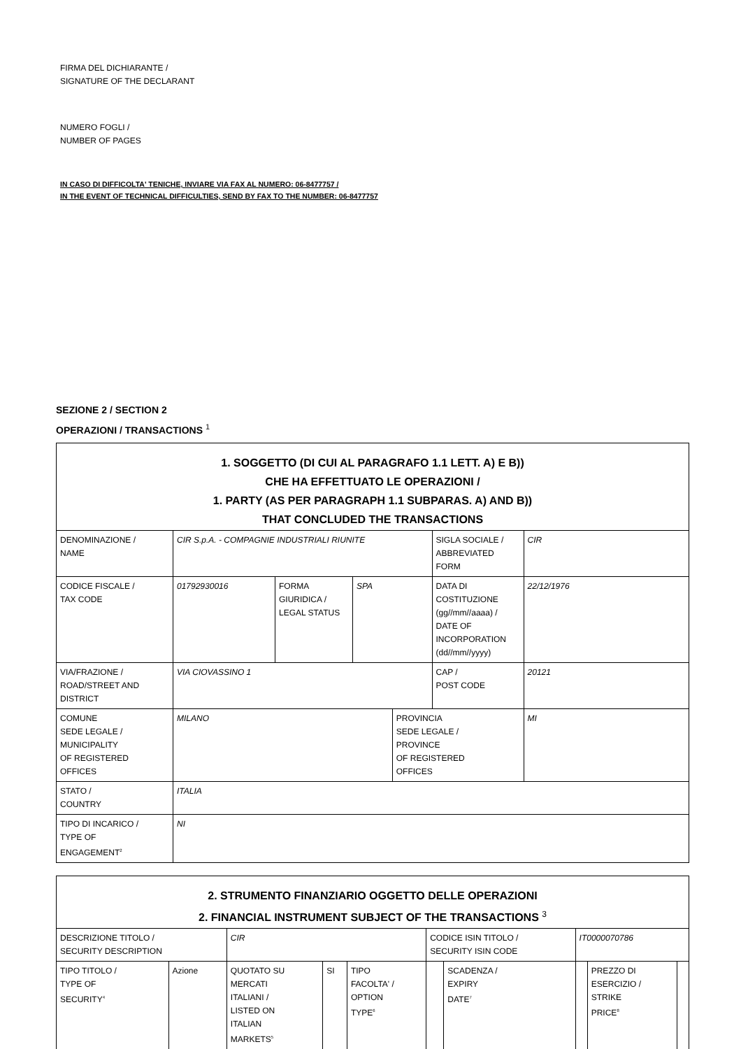FIRMA DEL DICHIARANTE /
SIGNATURE OF THE DECLARANT
NUMERO FOGLI /
NUMBER OF PAGES
IN CASO DI DIFFICOLTA' TENICHE, INVIARE VIA FAX AL NUMERO: 06-8477757 /
IN THE EVENT OF TECHNICAL DIFFICULTIES, SEND BY FAX TO THE NUMBER: 06-8477757
SEZIONE 2 / SECTION 2
OPERAZIONI / TRANSACTIONS <sup>1</sup>
| 1. SOGGETTO (DI CUI AL PARAGRAFO 1.1 LETT. A) E B)) CHE HA EFFETTUATO LE OPERAZIONI / 1. PARTY (AS PER PARAGRAPH 1.1 SUBPARAS. A) AND B)) THAT CONCLUDED THE TRANSACTIONS | | | | | | |
| DENOMINAZIONE / NAME | CIR S.p.A. - COMPAGNIE INDUSTRIALI RIUNITE | | | | SIGLA SOCIALE / ABBREVIATED FORM | CIR |
| CODICE FISCALE / TAX CODE | 01792930016 | FORMA GIURIDICA / LEGAL STATUS | SPA | | DATA DI COSTITUZIONE (gg//mm//aaaa) / DATE OF INCORPORATION (dd//mm//yyyy) | 22/12/1976 |
| VIA/FRAZIONE / ROAD/STREET AND DISTRICT | VIA CIOVASSINO 1 | | | | CAP / POST CODE | 20121 |
| COMUNE SEDE LEGALE / MUNICIPALITY OF REGISTERED OFFICES | MILANO | | | PROVINCIA SEDE LEGALE / PROVINCE OF REGISTERED OFFICES | | MI |
| STATO / COUNTRY | ITALIA | | | | | |
| TIPO DI INCARICO / TYPE OF ENGAGEMENT<sup>2</sup> | NI | | | | | |
| 2. STRUMENTO FINANZIARIO OGGETTO DELLE OPERAZIONI 2. FINANCIAL INSTRUMENT SUBJECT OF THE TRANSACTIONS <sup>3</sup> | | | | | | | | | |
| DESCRIZIONE TITOLO / SECURITY DESCRIPTION | | CIR | | | CODICE ISIN TITOLO / SECURITY ISIN CODE | | IT0000070786 | | |
| TIPO TITOLO / TYPE OF SECURITY<sup>4</sup> | Azione | QUOTATO SU MERCATI ITALIANI / LISTED ON ITALIAN MARKETS<sup>5</sup> | SI | TIPO FACOLTA' / OPTION TYPE<sup>6</sup> | | SCADENZA / EXPIRY DATE<sup>7</sup> | | PREZZO DI ESERCIZIO / STRIKE PRICE<sup>8</sup> | |